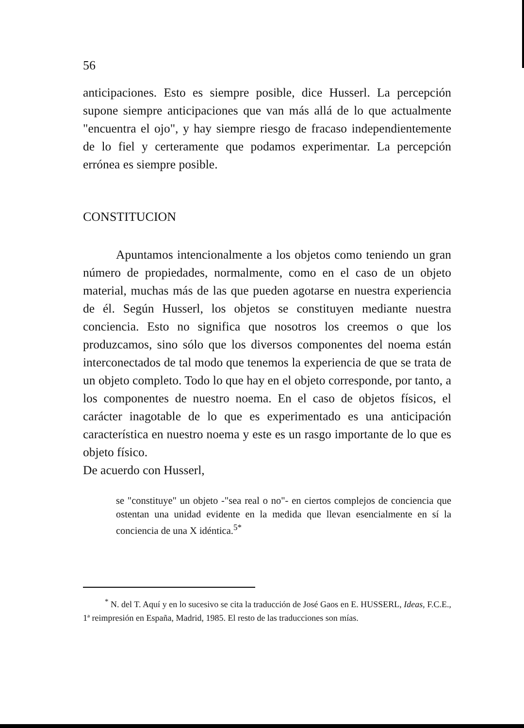56
anticipaciones. Esto es siempre posible, dice Husserl. La percepción supone siempre anticipaciones que van más allá de lo que actualmente "encuentra el ojo", y hay siempre riesgo de fracaso independientemente de lo fiel y certeramente que podamos experimentar. La percepción errónea es siempre posible.
CONSTITUCION
Apuntamos intencionalmente a los objetos como teniendo un gran número de propiedades, normalmente, como en el caso de un objeto material, muchas más de las que pueden agotarse en nuestra experiencia de él. Según Husserl, los objetos se constituyen mediante nuestra conciencia. Esto no significa que nosotros los creemos o que los produzcamos, sino sólo que los diversos componentes del noema están interconectados de tal modo que tenemos la experiencia de que se trata de un objeto completo. Todo lo que hay en el objeto corresponde, por tanto, a los componentes de nuestro noema. En el caso de objetos físicos, el carácter inagotable de lo que es experimentado es una anticipación característica en nuestro noema y este es un rasgo importante de lo que es objeto físico.
De acuerdo con Husserl,
se "constituye" un objeto -"sea real o no"- en ciertos complejos de conciencia que ostentan una unidad evidente en la medida que llevan esencialmente en sí la conciencia de una X idéntica.<sup>5*</sup>
<sup>*</sup> N. del T. Aquí y en lo sucesivo se cita la traducción de José Gaos en E. HUSSERL, Ideas, F.C.E., 1ª reimpresión en España, Madrid, 1985. El resto de las traducciones son mías.